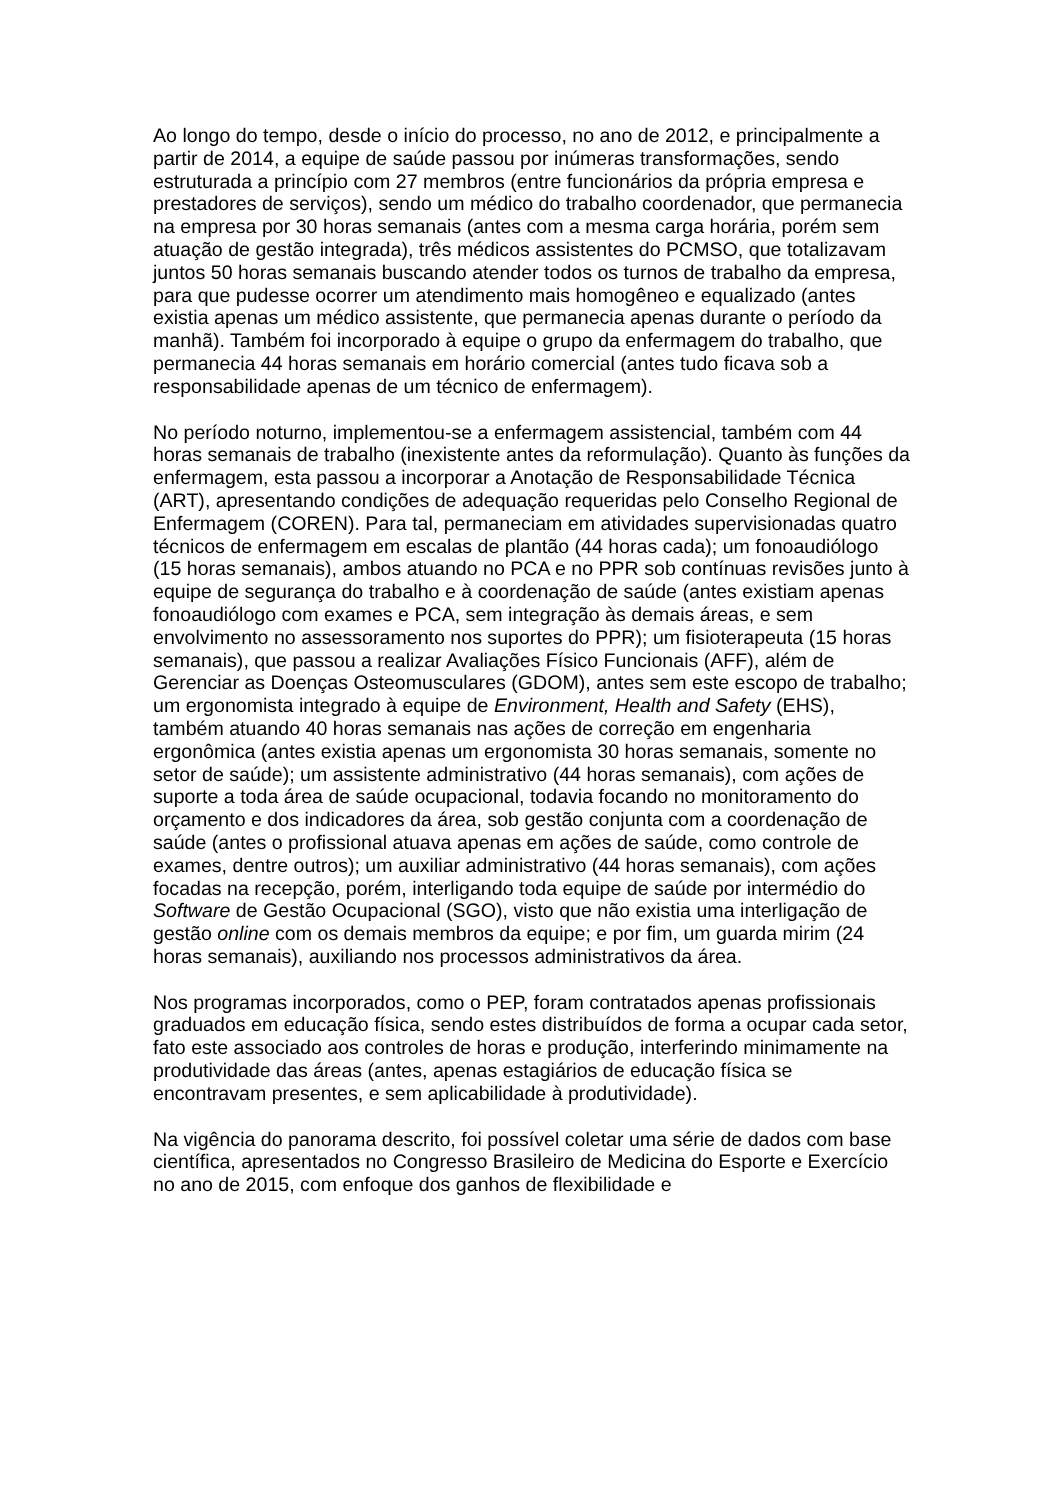Ao longo do tempo, desde o início do processo, no ano de 2012, e principalmente a partir de 2014, a equipe de saúde passou por inúmeras transformações, sendo estruturada a princípio com 27 membros (entre funcionários da própria empresa e prestadores de serviços), sendo um médico do trabalho coordenador, que permanecia na empresa por 30 horas semanais (antes com a mesma carga horária, porém sem atuação de gestão integrada), três médicos assistentes do PCMSO, que totalizavam juntos 50 horas semanais buscando atender todos os turnos de trabalho da empresa, para que pudesse ocorrer um atendimento mais homogêneo e equalizado (antes existia apenas um médico assistente, que permanecia apenas durante o período da manhã). Também foi incorporado à equipe o grupo da enfermagem do trabalho, que permanecia 44 horas semanais em horário comercial (antes tudo ficava sob a responsabilidade apenas de um técnico de enfermagem).
No período noturno, implementou-se a enfermagem assistencial, também com 44 horas semanais de trabalho (inexistente antes da reformulação). Quanto às funções da enfermagem, esta passou a incorporar a Anotação de Responsabilidade Técnica (ART), apresentando condições de adequação requeridas pelo Conselho Regional de Enfermagem (COREN). Para tal, permaneciam em atividades supervisionadas quatro técnicos de enfermagem em escalas de plantão (44 horas cada); um fonoaudiólogo (15 horas semanais), ambos atuando no PCA e no PPR sob contínuas revisões junto à equipe de segurança do trabalho e à coordenação de saúde (antes existiam apenas fonoaudiólogo com exames e PCA, sem integração às demais áreas, e sem envolvimento no assessoramento nos suportes do PPR); um fisioterapeuta (15 horas semanais), que passou a realizar Avaliações Físico Funcionais (AFF), além de Gerenciar as Doenças Osteomusculares (GDOM), antes sem este escopo de trabalho; um ergonomista integrado à equipe de Environment, Health and Safety (EHS), também atuando 40 horas semanais nas ações de correção em engenharia ergonômica (antes existia apenas um ergonomista 30 horas semanais, somente no setor de saúde); um assistente administrativo (44 horas semanais), com ações de suporte a toda área de saúde ocupacional, todavia focando no monitoramento do orçamento e dos indicadores da área, sob gestão conjunta com a coordenação de saúde (antes o profissional atuava apenas em ações de saúde, como controle de exames, dentre outros); um auxiliar administrativo (44 horas semanais), com ações focadas na recepção, porém, interligando toda equipe de saúde por intermédio do Software de Gestão Ocupacional (SGO), visto que não existia uma interligação de gestão online com os demais membros da equipe; e por fim, um guarda mirim (24 horas semanais), auxiliando nos processos administrativos da área.
Nos programas incorporados, como o PEP, foram contratados apenas profissionais graduados em educação física, sendo estes distribuídos de forma a ocupar cada setor, fato este associado aos controles de horas e produção, interferindo minimamente na produtividade das áreas (antes, apenas estagiários de educação física se encontravam presentes, e sem aplicabilidade à produtividade).
Na vigência do panorama descrito, foi possível coletar uma série de dados com base científica, apresentados no Congresso Brasileiro de Medicina do Esporte e Exercício no ano de 2015, com enfoque dos ganhos de flexibilidade e